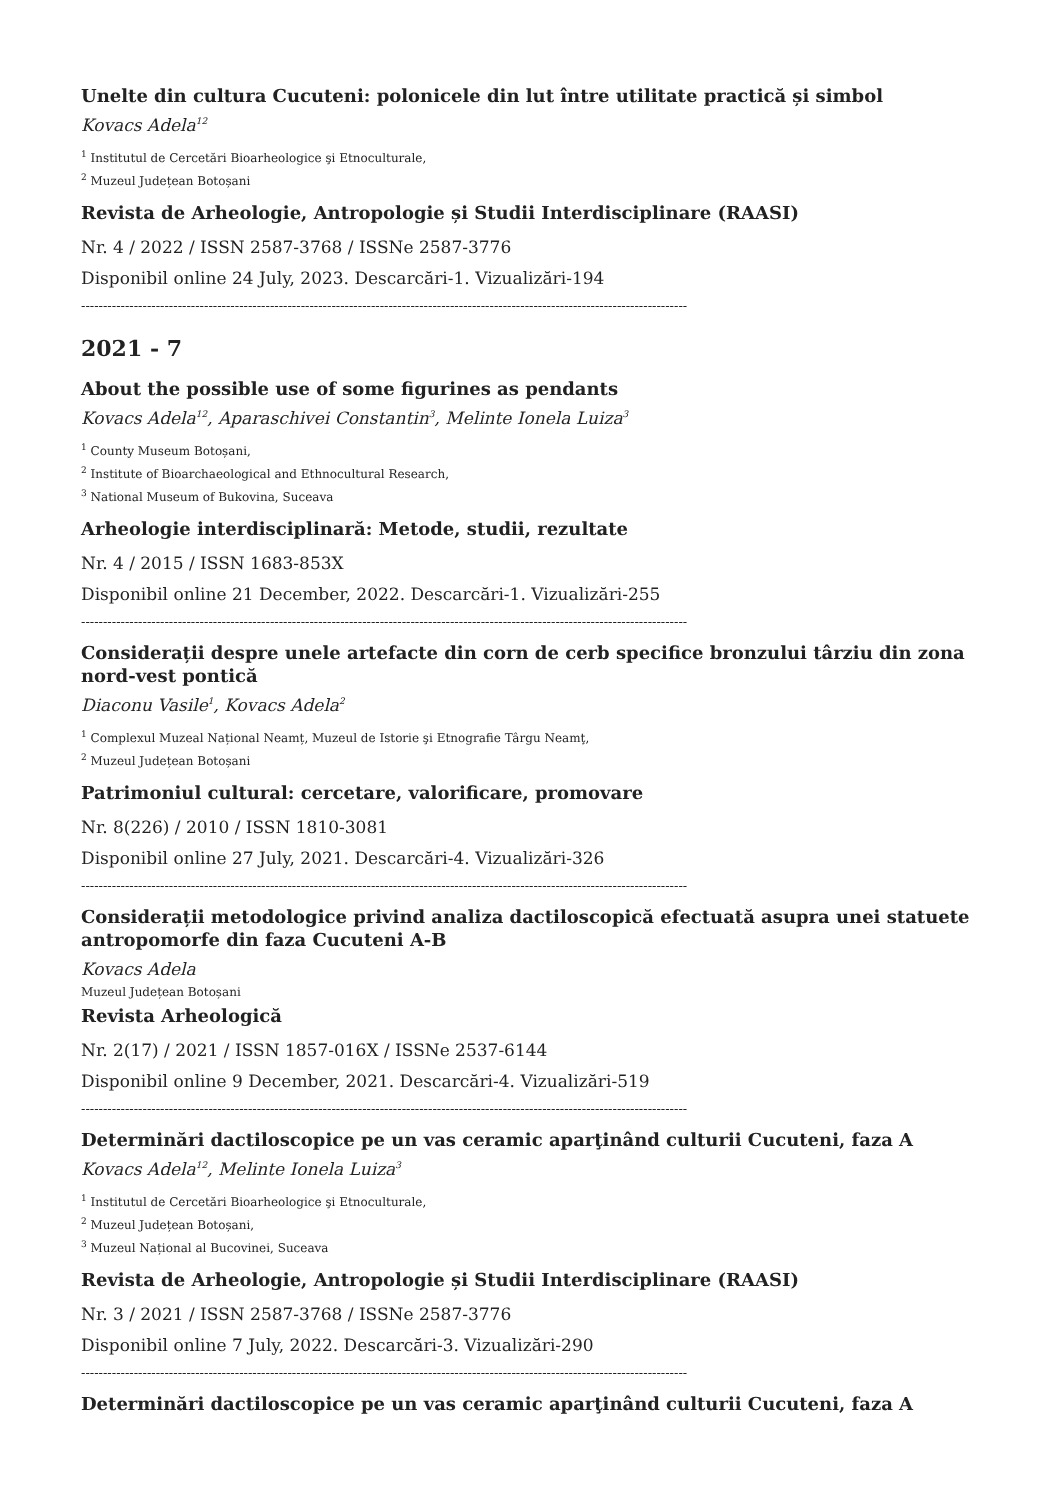Unelte din cultura Cucuteni: polonicele din lut între utilitate practică și simbol
Kovacs Adela<sup>12</sup>
<sup>1</sup> Institutul de Cercetări Bioarheologice şi Etnoculturale,
<sup>2</sup> Muzeul Județean Botoșani
Revista de Arheologie, Antropologie și Studii Interdisciplinare (RAASI)
Nr. 4 / 2022 / ISSN 2587-3768 / ISSNe 2587-3776
Disponibil online 24 July, 2023. Descarcări-1. Vizualizări-194
------------------------------------------------------------------------------------------------------------------------------------------
2021 - 7
About the possible use of some figurines as pendants
Kovacs Adela<sup>12</sup>, Aparaschivei Constantin<sup>3</sup>, Melinte Ionela Luiza<sup>3</sup>
<sup>1</sup> County Museum Botoșani,
<sup>2</sup> Institute of Bioarchaeological and Ethnocultural Research,
<sup>3</sup> National Museum of Bukovina, Suceava
Arheologie interdisciplinară: Metode, studii, rezultate
Nr. 4 / 2015 / ISSN 1683-853X
Disponibil online 21 December, 2022. Descarcări-1. Vizualizări-255
------------------------------------------------------------------------------------------------------------------------------------------
Considerații despre unele artefacte din corn de cerb specifice bronzului târziu din zona nord-vest pontică
Diaconu Vasile<sup>1</sup>, Kovacs Adela<sup>2</sup>
<sup>1</sup> Complexul Muzeal Național Neamț, Muzeul de Istorie şi Etnografie Târgu Neamţ,
<sup>2</sup> Muzeul Județean Botoșani
Patrimoniul cultural: cercetare, valorificare, promovare
Nr. 8(226) / 2010 / ISSN 1810-3081
Disponibil online 27 July, 2021. Descarcări-4. Vizualizări-326
------------------------------------------------------------------------------------------------------------------------------------------
Considerații metodologice privind analiza dactiloscopică efectuată asupra unei statuete antropomorfe din faza Cucuteni A-B
Kovacs Adela
Muzeul Județean Botoșani
Revista Arheologică
Nr. 2(17) / 2021 / ISSN 1857-016X / ISSNe 2537-6144
Disponibil online 9 December, 2021. Descarcări-4. Vizualizări-519
------------------------------------------------------------------------------------------------------------------------------------------
Determinări dactiloscopice pe un vas ceramic aparţinând culturii Cucuteni, faza A
Kovacs Adela<sup>12</sup>, Melinte Ionela Luiza<sup>3</sup>
<sup>1</sup> Institutul de Cercetări Bioarheologice şi Etnoculturale,
<sup>2</sup> Muzeul Județean Botoșani,
<sup>3</sup> Muzeul Național al Bucovinei, Suceava
Revista de Arheologie, Antropologie și Studii Interdisciplinare (RAASI)
Nr. 3 / 2021 / ISSN 2587-3768 / ISSNe 2587-3776
Disponibil online 7 July, 2022. Descarcări-3. Vizualizări-290
------------------------------------------------------------------------------------------------------------------------------------------
Determinări dactiloscopice pe un vas ceramic aparţinând culturii Cucuteni, faza A